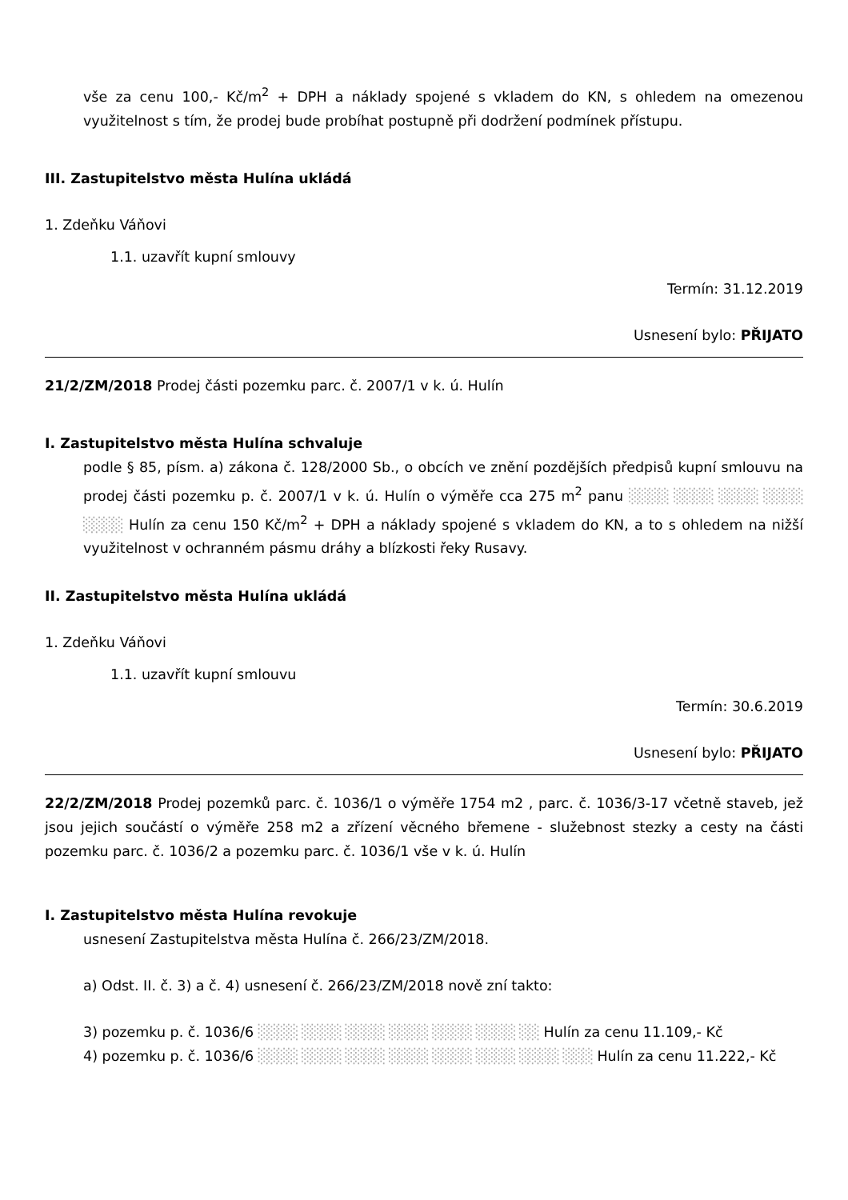vše za cenu 100,- Kč/m<sup>2</sup> + DPH a náklady spojené s vkladem do KN, s ohledem na omezenou využitelnost s tím, že prodej bude probíhat postupně při dodržení podmínek přístupu.
III. Zastupitelstvo města Hulína ukládá
1. Zdeňku Váňovi
1.1. uzavřít kupní smlouvy
Termín: 31.12.2019
Usnesení bylo: PŘIJATO
21/2/ZM/2018 Prodej části pozemku parc. č. 2007/1 v k. ú. Hulín
I. Zastupitelstvo města Hulína schvaluje
podle § 85, písm. a) zákona č. 128/2000 Sb., o obcích ve znění pozdějších předpisů kupní smlouvu na prodej části pozemku p. č. 2007/1 v k. ú. Hulín o výměře cca 275 m<sup>2</sup> panu ░░░░ ░░░░ ░░░░ ░░░░ ░░░░ Hulín za cenu 150 Kč/m<sup>2</sup> + DPH a náklady spojené s vkladem do KN, a to s ohledem na nižší využitelnost v ochranném pásmu dráhy a blízkosti řeky Rusavy.
II. Zastupitelstvo města Hulína ukládá
1. Zdeňku Váňovi
1.1. uzavřít kupní smlouvu
Termín: 30.6.2019
Usnesení bylo: PŘIJATO
22/2/ZM/2018 Prodej pozemků parc. č. 1036/1 o výměře 1754 m2 , parc. č. 1036/3-17 včetně staveb, jež jsou jejich součástí o výměře 258 m2 a zřízení věcného břemene - služebnost stezky a cesty na části pozemku parc. č. 1036/2 a pozemku parc. č. 1036/1 vše v k. ú. Hulín
I. Zastupitelstvo města Hulína revokuje
usnesení Zastupitelstva města Hulína č. 266/23/ZM/2018.
a) Odst. II. č. 3) a č. 4) usnesení č. 266/23/ZM/2018 nově zní takto:
3) pozemku p. č. 1036/6 ░░░░ ░░░░ ░░░░ ░░░░ ░░░░ ░░░░ ░░ Hulín za cenu 11.109,- Kč
4) pozemku p. č. 1036/6 ░░░░ ░░░░ ░░░░ ░░░░ ░░░░ ░░░░ ░░░░ ░░░ Hulín za cenu 11.222,- Kč